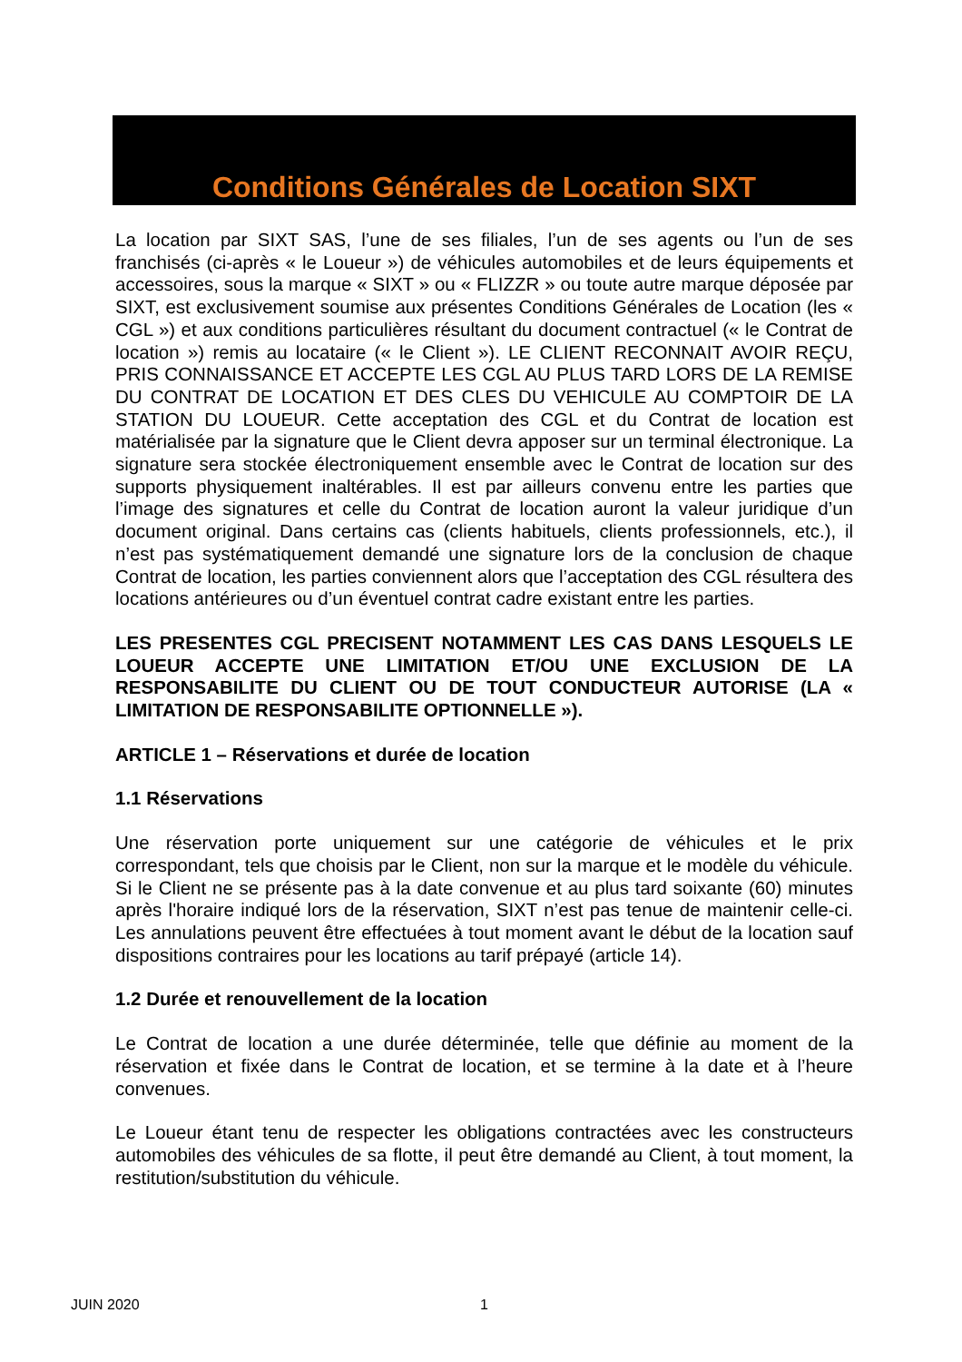Conditions Générales de Location SIXT
La location par SIXT SAS, l’une de ses filiales, l’un de ses agents ou l’un de ses franchisés (ci-après « le Loueur ») de véhicules automobiles et de leurs équipements et accessoires, sous la marque « SIXT » ou « FLIZZR » ou toute autre marque déposée par SIXT, est exclusivement soumise aux présentes Conditions Générales de Location (les « CGL ») et aux conditions particulières résultant du document contractuel (« le Contrat de location ») remis au locataire (« le Client »). LE CLIENT RECONNAIT AVOIR REÇU, PRIS CONNAISSANCE ET ACCEPTE LES CGL AU PLUS TARD LORS DE LA REMISE DU CONTRAT DE LOCATION ET DES CLES DU VEHICULE AU COMPTOIR DE LA STATION DU LOUEUR. Cette acceptation des CGL et du Contrat de location est matérialisée par la signature que le Client devra apposer sur un terminal électronique. La signature sera stockée électroniquement ensemble avec le Contrat de location sur des supports physiquement inaltérables. Il est par ailleurs convenu entre les parties que l’image des signatures et celle du Contrat de location auront la valeur juridique d’un document original. Dans certains cas (clients habituels, clients professionnels, etc.), il n’est pas systématiquement demandé une signature lors de la conclusion de chaque Contrat de location, les parties conviennent alors que l’acceptation des CGL résultera des locations antérieures ou d’un éventuel contrat cadre existant entre les parties.
LES PRESENTES CGL PRECISENT NOTAMMENT LES CAS DANS LESQUELS LE LOUEUR ACCEPTE UNE LIMITATION ET/OU UNE EXCLUSION DE LA RESPONSABILITE DU CLIENT OU DE TOUT CONDUCTEUR AUTORISE (LA « LIMITATION DE RESPONSABILITE OPTIONNELLE »).
ARTICLE 1 – Réservations et durée de location
1.1 Réservations
Une réservation porte uniquement sur une catégorie de véhicules et le prix correspondant, tels que choisis par le Client, non sur la marque et le modèle du véhicule. Si le Client ne se présente pas à la date convenue et au plus tard soixante (60) minutes après l'horaire indiqué lors de la réservation, SIXT n’est pas tenue de maintenir celle-ci. Les annulations peuvent être effectuées à tout moment avant le début de la location sauf dispositions contraires pour les locations au tarif prépayé (article 14).
1.2 Durée et renouvellement de la location
Le Contrat de location a une durée déterminée, telle que définie au moment de la réservation et fixée dans le Contrat de location, et se termine à la date et à l’heure convenues.
Le Loueur étant tenu de respecter les obligations contractées avec les constructeurs automobiles des véhicules de sa flotte, il peut être demandé au Client, à tout moment, la restitution/substitution du véhicule.
JUIN 2020 1